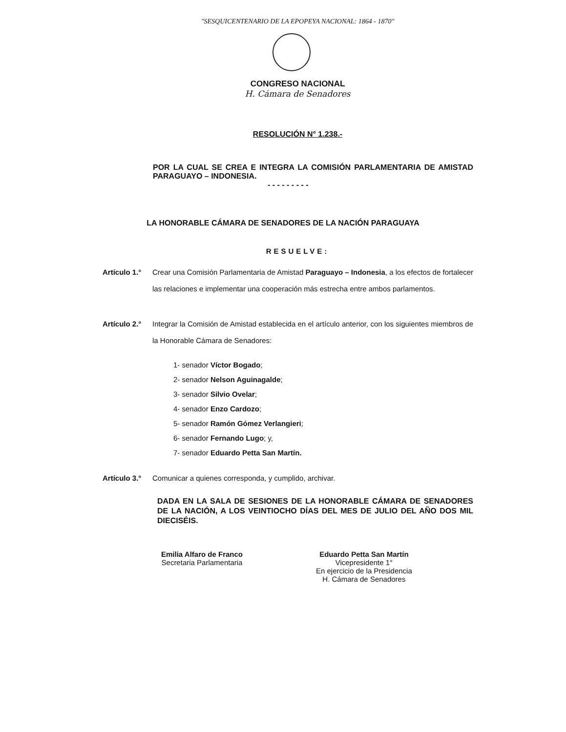"SESQUICENTENARIO DE LA EPOPEYA NACIONAL: 1864 - 1870"
CONGRESO NACIONAL
H. Cámara de Senadores
RESOLUCIÓN N° 1.238.-
POR LA CUAL SE CREA E INTEGRA LA COMISIÓN PARLAMENTARIA DE AMISTAD PARAGUAYO – INDONESIA.
- - - - - - - - -
LA HONORABLE CÁMARA DE SENADORES DE LA NACIÓN PARAGUAYA
RESUELVE:
Artículo 1.°
Crear una Comisión Parlamentaria de Amistad Paraguayo – Indonesia, a los efectos de fortalecer las relaciones e implementar una cooperación más estrecha entre ambos parlamentos.
Artículo 2.°
Integrar la Comisión de Amistad establecida en el artículo anterior, con los siguientes miembros de la Honorable Cámara de Senadores:
1- senador Víctor Bogado;
2- senador Nelson Aguinagalde;
3- senador Silvio Ovelar;
4- senador Enzo Cardozo;
5- senador Ramón Gómez Verlangieri;
6- senador Fernando Lugo; y,
7- senador Eduardo Petta San Martín.
Artículo 3.°
Comunicar a quienes corresponda, y cumplido, archivar.
DADA EN LA SALA DE SESIONES DE LA HONORABLE CÁMARA DE SENADORES DE LA NACIÓN, A LOS VEINTIOCHO DÍAS DEL MES DE JULIO DEL AÑO DOS MIL DIECISÉIS.
Emilia Alfaro de Franco
Secretaria Parlamentaria
Eduardo Petta San Martín
Vicepresidente 1°
En ejercicio de la Presidencia
H. Cámara de Senadores